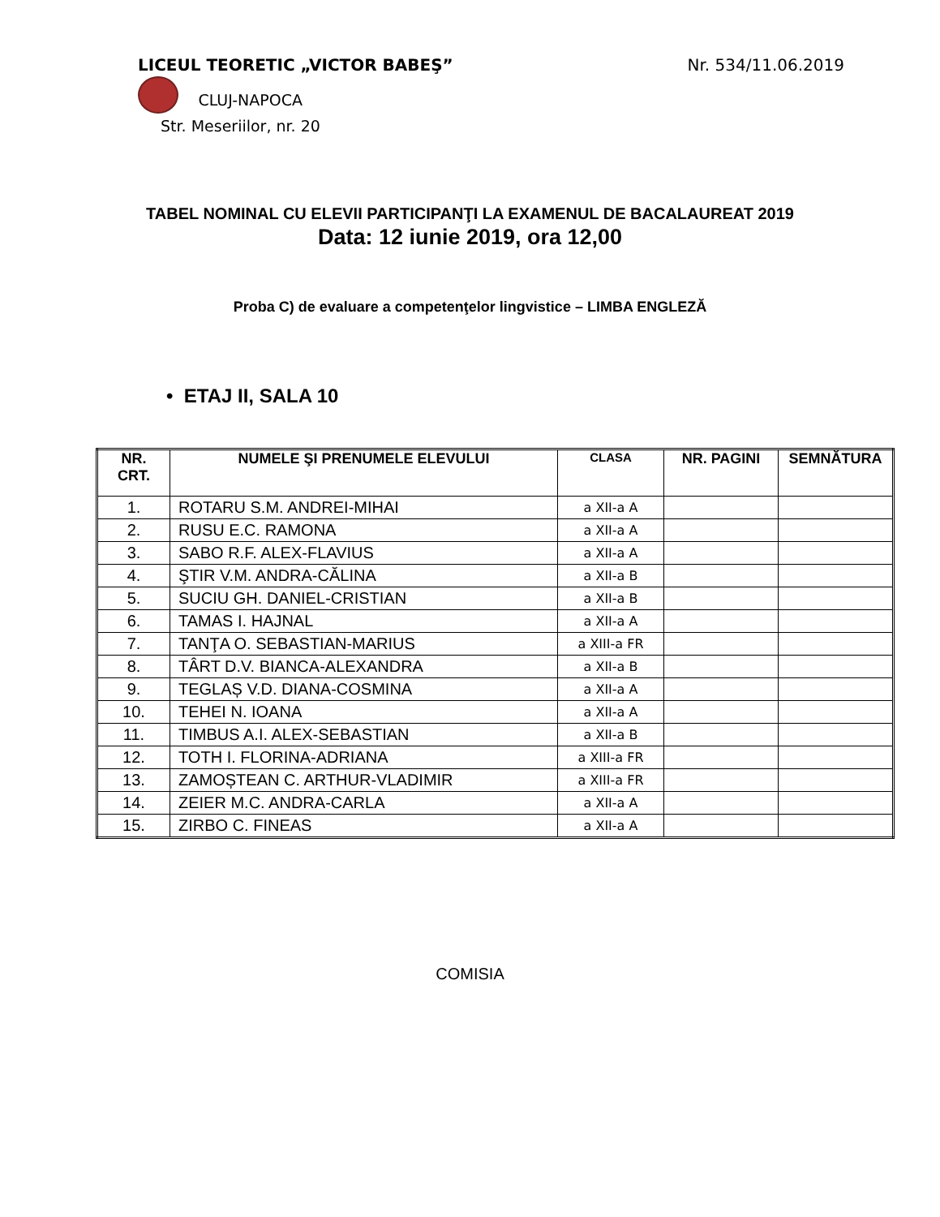LICEUL TEORETIC „VICTOR BABEŞ”
Nr. 534/11.06.2019
CLUJ-NAPOCA
Str. Meseriilor, nr. 20
TABEL NOMINAL CU ELEVII PARTICIPANŢI LA EXAMENUL DE BACALAUREAT 2019
Data: 12 iunie 2019, ora 12,00
Proba C) de evaluare a competenţelor lingvistice – LIMBA ENGLEZĂ
• ETAJ II, SALA 10
| NR. CRT. | NUMELE ŞI PRENUMELE ELEVULUI | CLASA | NR. PAGINI | SEMNĂTURA |
| --- | --- | --- | --- | --- |
| 1. | ROTARU S.M. ANDREI-MIHAI | a XII-a A | | |
| 2. | RUSU E.C. RAMONA | a XII-a A | | |
| 3. | SABO R.F. ALEX-FLAVIUS | a XII-a A | | |
| 4. | ŞTIR V.M. ANDRA-CĂLINA | a XII-a B | | |
| 5. | SUCIU GH. DANIEL-CRISTIAN | a XII-a B | | |
| 6. | TAMAS I. HAJNAL | a XII-a A | | |
| 7. | TANŢA O. SEBASTIAN-MARIUS | a XIII-a FR | | |
| 8. | TÂRT D.V. BIANCA-ALEXANDRA | a XII-a B | | |
| 9. | TEGLAȘ V.D. DIANA-COSMINA | a XII-a A | | |
| 10. | TEHEI N. IOANA | a XII-a A | | |
| 11. | TIMBUS A.I. ALEX-SEBASTIAN | a XII-a B | | |
| 12. | TOTH I. FLORINA-ADRIANA | a XIII-a FR | | |
| 13. | ZAMOȘTEAN C. ARTHUR-VLADIMIR | a XIII-a FR | | |
| 14. | ZEIER M.C. ANDRA-CARLA | a XII-a A | | |
| 15. | ZIRBO C. FINEAS | a XII-a A | | |
COMISIA